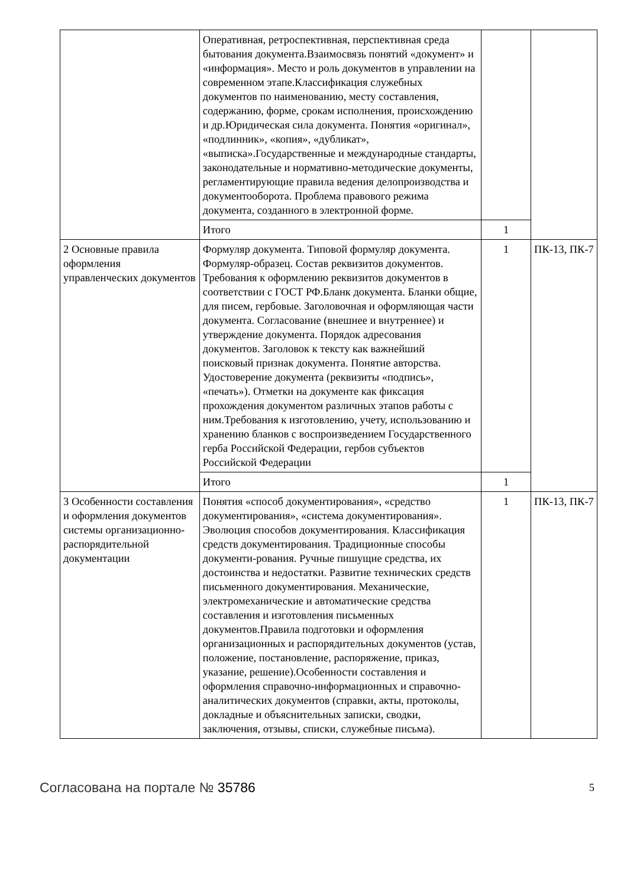| | Оперативная, ретроспективная, перспективная среда бытования документа.Взаимосвязь понятий «документ» и «информация». Место и роль документов в управлении на современном этапе.Классификация служебных документов по наименованию, месту составления, содержанию, форме, срокам исполнения, происхождению и др.Юридическая сила документа. Понятия «оригинал», «подлинник», «копия», «дубликат», «выписка».Государственные и международные стандарты, законодательные и нормативно-методические документы, регламентирующие правила ведения делопроизводства и документооборота. Проблема правового режима документа, созданного в электронной форме. | | |
| | Итого | 1 | |
| 2 Основные правила оформления управленческих документов | Формуляр документа. Типовой формуляр документа. Формуляр-образец. Состав реквизитов документов. Требования к оформлению реквизитов документов в соответствии с ГОСТ РФ.Бланк документа. Бланки общие, для писем, гербовые. Заголовочная и оформляющая части документа. Согласование (внешнее и внутреннее) и утверждение документа. Порядок адресования документов. Заголовок к тексту как важнейший поисковый признак документа. Понятие авторства. Удостоверение документа (реквизиты «подпись», «печать»). Отметки на документе как фиксация прохождения документом различных этапов работы с ним.Требования к изготовлению, учету, использованию и хранению бланков с воспроизведением Государственного герба Российской Федерации, гербов субъектов Российской Федерации | 1 | ПК-13, ПК-7 |
| | Итого | 1 | |
| 3 Особенности составления и оформления документов системы организационно-распорядительной документации | Понятия «способ документирования», «средство документирования», «система документирования». Эволюция способов документирования. Классификация средств документирования. Традиционные способы документи-рования. Ручные пишущие средства, их достоинства и недостатки. Развитие технических средств письменного документирования. Механические, электромеханические и автоматические средства составления и изготовления письменных документов.Правила подготовки и оформления организационных и распорядительных документов (устав, положение, постановление, распоряжение, приказ, указание, решение).Особенности составления и оформления справочно-информационных и справочно-аналитических документов (справки, акты, протоколы, докладные и объяснительных записки, сводки, заключения, отзывы, списки, служебные письма). | 1 | ПК-13, ПК-7 |
Согласована на портале № 35786 5